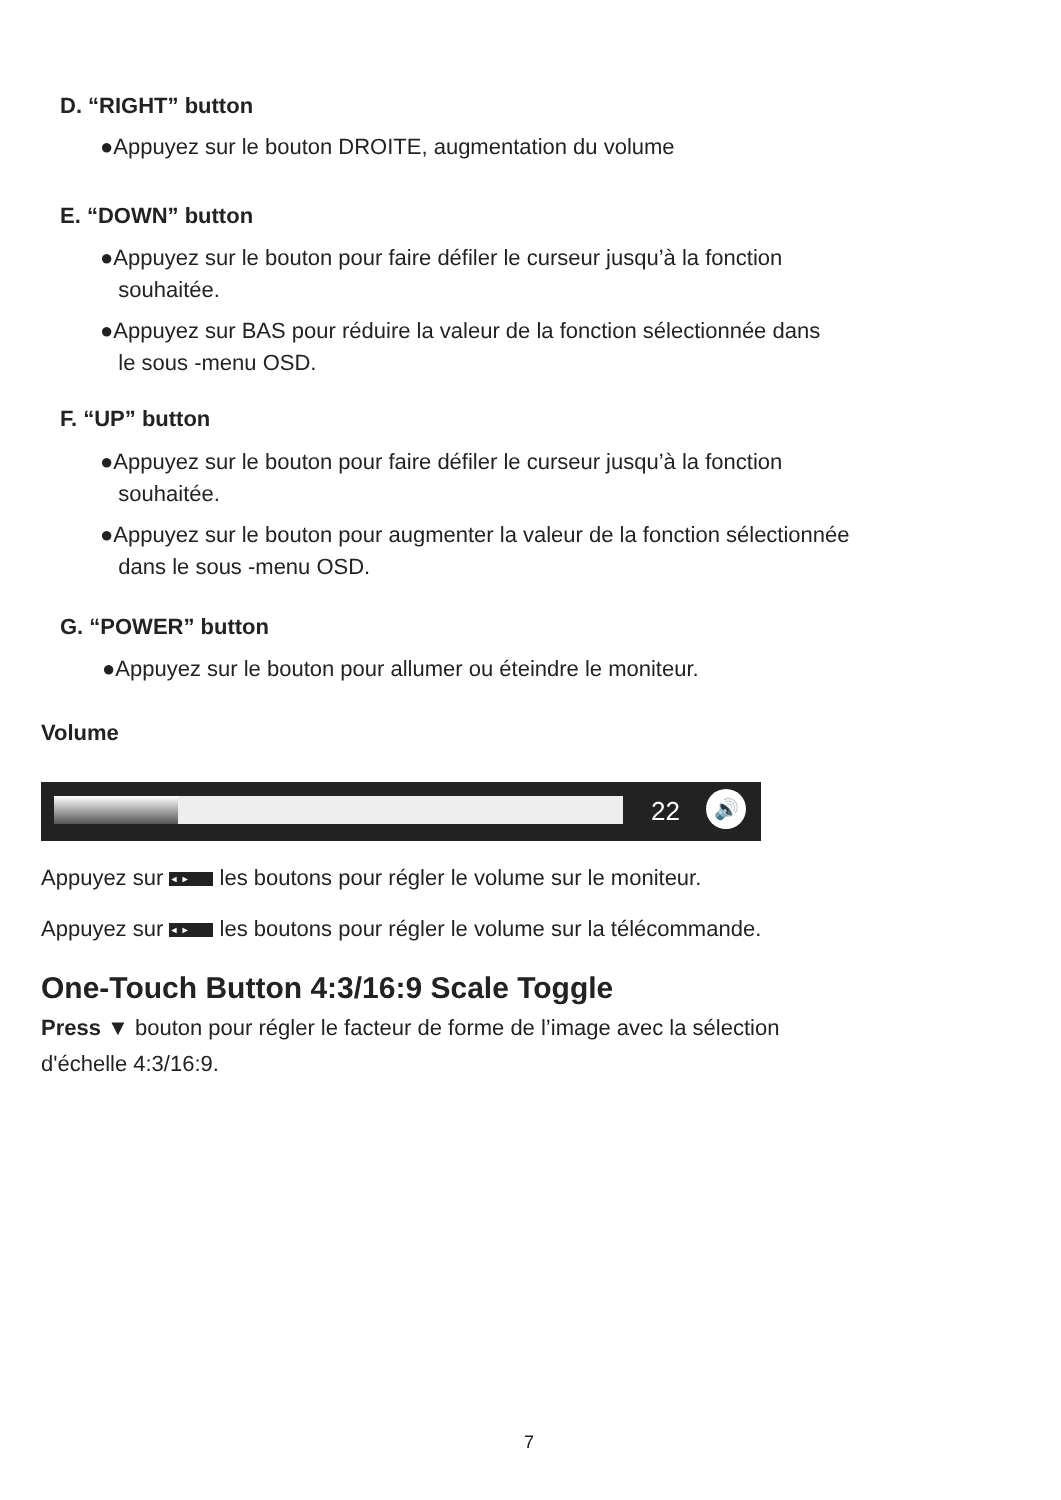D. “RIGHT” button
●Appuyez sur le bouton DROITE, augmentation du volume
E. “DOWN” button
●Appuyez sur le bouton pour faire défiler le curseur jusqu’à la fonction
souhaitée.
●Appuyez sur BAS pour réduire la valeur de la fonction sélectionnée dans
le sous -menu OSD.
F. “UP” button
●Appuyez sur le bouton pour faire défiler le curseur jusqu’à la fonction
souhaitée.
●Appuyez sur le bouton pour augmenter la valeur de la fonction sélectionnée
dans le sous -menu OSD.
G. “POWER” button
●Appuyez sur le bouton pour allumer ou éteindre le moniteur.
Volume
22 🔊
Appuyez sur ◄ ► les boutons pour régler le volume sur le moniteur.
Appuyez sur ◄ ► les boutons pour régler le volume sur la télécommande.
One-Touch Button 4:3/16:9 Scale Toggle
Press ▼ bouton pour régler le facteur de forme de l’image avec la sélection
d'échelle 4:3/16:9.
7